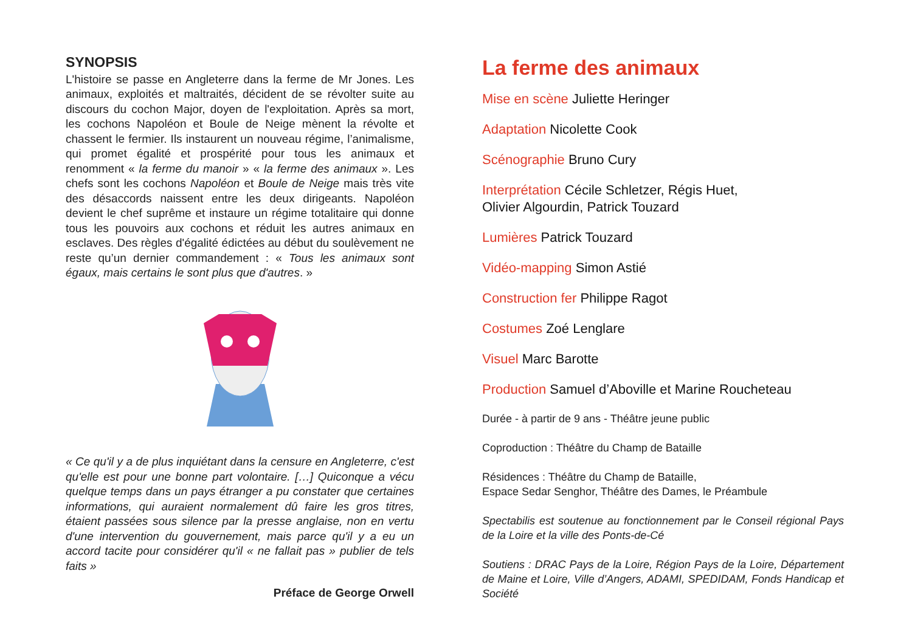SYNOPSIS
L'histoire se passe en Angleterre dans la ferme de Mr Jones. Les animaux, exploités et maltraités, décident de se révolter suite au discours du cochon Major, doyen de l'exploitation. Après sa mort, les cochons Napoléon et Boule de Neige mènent la révolte et chassent le fermier. Ils instaurent un nouveau régime, l’animalisme, qui promet égalité et prospérité pour tous les animaux et renomment « la ferme du manoir » « la ferme des animaux ». Les chefs sont les cochons Napoléon et Boule de Neige mais très vite des désaccords naissent entre les deux dirigeants. Napoléon devient le chef suprême et instaure un régime totalitaire qui donne tous les pouvoirs aux cochons et réduit les autres animaux en esclaves. Des règles d'égalité édictées au début du soulèvement ne reste qu’un dernier commandement : « Tous les animaux sont égaux, mais certains le sont plus que d'autres. »
« Ce qu'il y a de plus inquiétant dans la censure en Angleterre, c'est qu'elle est pour une bonne part volontaire. […] Quiconque a vécu quelque temps dans un pays étranger a pu constater que certaines informations, qui auraient normalement dû faire les gros titres, étaient passées sous silence par la presse anglaise, non en vertu d'une intervention du gouvernement, mais parce qu'il y a eu un accord tacite pour considérer qu'il « ne fallait pas » publier de tels faits »
Préface de George Orwell
La ferme des animaux
Mise en scène Juliette Heringer
Adaptation Nicolette Cook
Scénographie Bruno Cury
Interprétation Cécile Schletzer, Régis Huet,
Olivier Algourdin, Patrick Touzard
Lumières Patrick Touzard
Vidéo-mapping Simon Astié
Construction fer Philippe Ragot
Costumes Zoé Lenglare
Visuel Marc Barotte
Production Samuel d’Aboville et Marine Roucheteau
Durée - à partir de 9 ans - Théâtre jeune public
Coproduction : Théâtre du Champ de Bataille
Résidences : Théâtre du Champ de Bataille,
Espace Sedar Senghor, Théâtre des Dames, le Préambule
Spectabilis est soutenue au fonctionnement par le Conseil régional Pays de la Loire et la ville des Ponts-de-Cé
Soutiens : DRAC Pays de la Loire, Région Pays de la Loire, Département de Maine et Loire, Ville d’Angers, ADAMI, SPEDIDAM, Fonds Handicap et Société